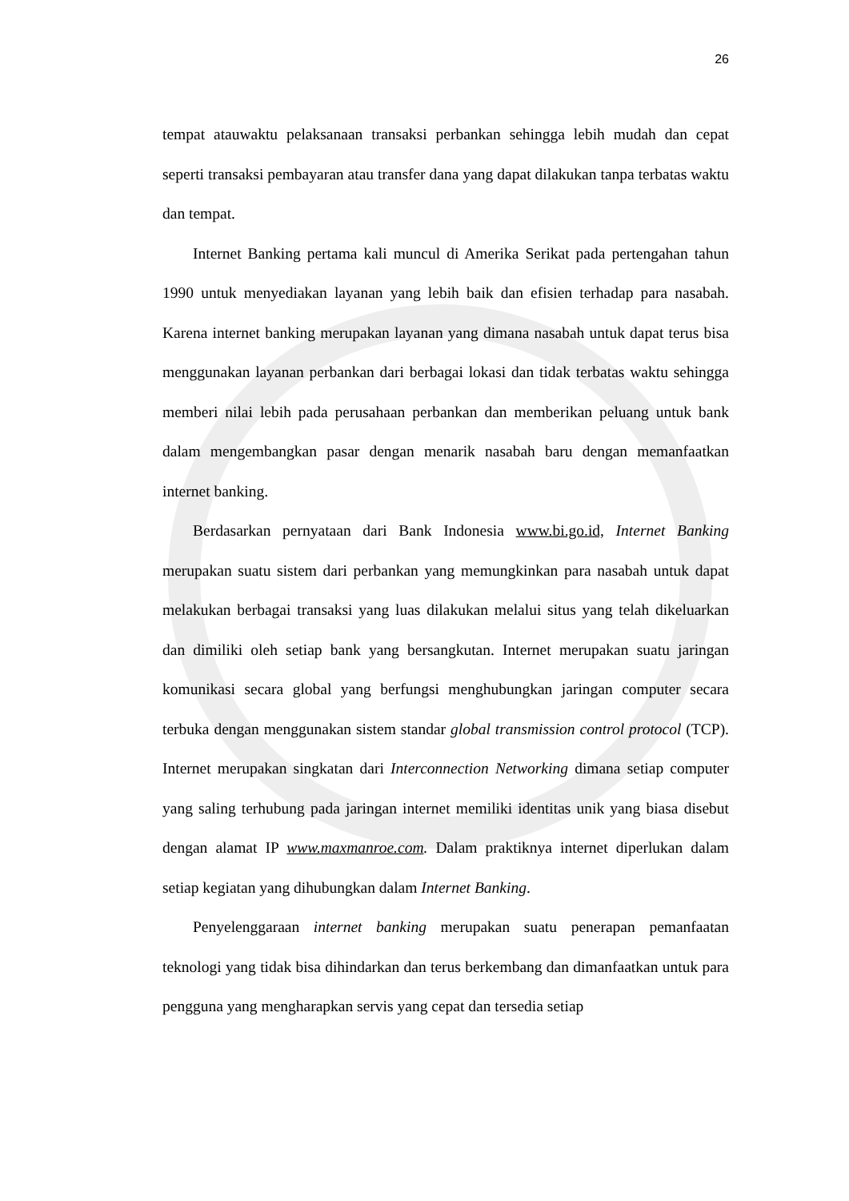26
tempat atauwaktu pelaksanaan transaksi perbankan sehingga lebih mudah dan cepat seperti transaksi pembayaran atau transfer dana yang dapat dilakukan tanpa terbatas waktu dan tempat.
Internet Banking pertama kali muncul di Amerika Serikat pada pertengahan tahun 1990 untuk menyediakan layanan yang lebih baik dan efisien terhadap para nasabah. Karena internet banking merupakan layanan yang dimana nasabah untuk dapat terus bisa menggunakan layanan perbankan dari berbagai lokasi dan tidak terbatas waktu sehingga memberi nilai lebih pada perusahaan perbankan dan memberikan peluang untuk bank dalam mengembangkan pasar dengan menarik nasabah baru dengan memanfaatkan internet banking.
Berdasarkan pernyataan dari Bank Indonesia www.bi.go.id, Internet Banking merupakan suatu sistem dari perbankan yang memungkinkan para nasabah untuk dapat melakukan berbagai transaksi yang luas dilakukan melalui situs yang telah dikeluarkan dan dimiliki oleh setiap bank yang bersangkutan. Internet merupakan suatu jaringan komunikasi secara global yang berfungsi menghubungkan jaringan computer secara terbuka dengan menggunakan sistem standar global transmission control protocol (TCP). Internet merupakan singkatan dari Interconnection Networking dimana setiap computer yang saling terhubung pada jaringan internet memiliki identitas unik yang biasa disebut dengan alamat IP www.maxmanroe.com. Dalam praktiknya internet diperlukan dalam setiap kegiatan yang dihubungkan dalam Internet Banking.
Penyelenggaraan internet banking merupakan suatu penerapan pemanfaatan teknologi yang tidak bisa dihindarkan dan terus berkembang dan dimanfaatkan untuk para pengguna yang mengharapkan servis yang cepat dan tersedia setiap